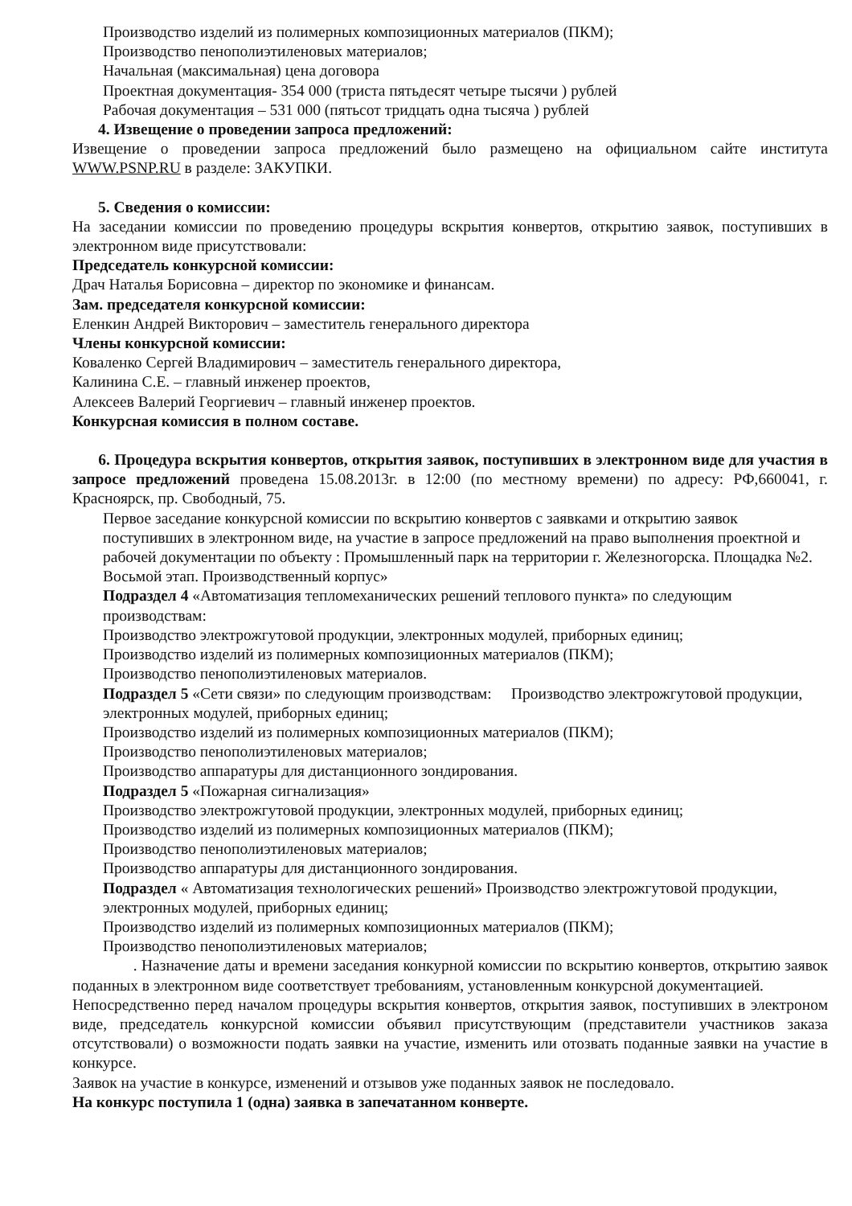Производство изделий из полимерных композиционных материалов (ПКМ);
Производство пенополиэтиленовых материалов;
Начальная (максимальная) цена договора
Проектная документация- 354 000 (триста пятьдесят четыре тысячи ) рублей
Рабочая документация – 531 000 (пятьсот тридцать одна тысяча ) рублей
4. Извещение о проведении запроса предложений:
Извещение о проведении запроса предложений было размещено на официальном сайте института WWW.PSNP.RU в разделе: ЗАКУПКИ.
5. Сведения о комиссии:
На заседании комиссии по проведению процедуры вскрытия конвертов, открытию заявок, поступивших в электронном виде присутствовали:
Председатель конкурсной комиссии:
Драч Наталья Борисовна – директор по экономике и финансам.
Зам. председателя конкурсной комиссии:
Еленкин Андрей Викторович – заместитель генерального директора
Члены конкурсной комиссии:
Коваленко Сергей Владимирович – заместитель генерального директора,
Калинина С.Е. – главный инженер проектов,
Алексеев Валерий Георгиевич – главный инженер проектов.
Конкурсная комиссия в полном составе.
6. Процедура вскрытия конвертов, открытия заявок, поступивших в электронном виде для участия в запросе предложений проведена 15.08.2013г. в 12:00 (по местному времени) по адресу: РФ,660041, г. Красноярск, пр. Свободный, 75.
Первое заседание конкурсной комиссии по вскрытию конвертов с заявками и открытию заявок поступивших в электронном виде, на участие в запросе предложений на право выполнения проектной и рабочей документации по объекту : Промышленный парк на территории г. Железногорска. Площадка №2. Восьмой этап. Производственный корпус»
Подраздел 4 «Автоматизация тепломеханических решений теплового пункта» по следующим производствам:
Производство электрожгутовой продукции, электронных модулей, приборных единиц;
Производство изделий из полимерных композиционных материалов (ПКМ);
Производство пенополиэтиленовых материалов.
Подраздел 5 «Сети связи» по следующим производствам: Производство электрожгутовой продукции, электронных модулей, приборных единиц;
Производство изделий из полимерных композиционных материалов (ПКМ);
Производство пенополиэтиленовых материалов;
Производство аппаратуры для дистанционного зондирования.
Подраздел 5 «Пожарная сигнализация»
Производство электрожгутовой продукции, электронных модулей, приборных единиц;
Производство изделий из полимерных композиционных материалов (ПКМ);
Производство пенополиэтиленовых материалов;
Производство аппаратуры для дистанционного зондирования.
Подраздел « Автоматизация технологических решений» Производство электрожгутовой продукции, электронных модулей, приборных единиц;
Производство изделий из полимерных композиционных материалов (ПКМ);
Производство пенополиэтиленовых материалов;
. Назначение даты и времени заседания конкурной комиссии по вскрытию конвертов, открытию заявок поданных в электронном виде соответствует требованиям, установленным конкурсной документацией.
Непосредственно перед началом процедуры вскрытия конвертов, открытия заявок, поступивших в электроном виде, председатель конкурсной комиссии объявил присутствующим (представители участников заказа отсутствовали) о возможности подать заявки на участие, изменить или отозвать поданные заявки на участие в конкурсе.
Заявок на участие в конкурсе, изменений и отзывов уже поданных заявок не последовало.
На конкурс поступила 1 (одна) заявка в запечатанном конверте.